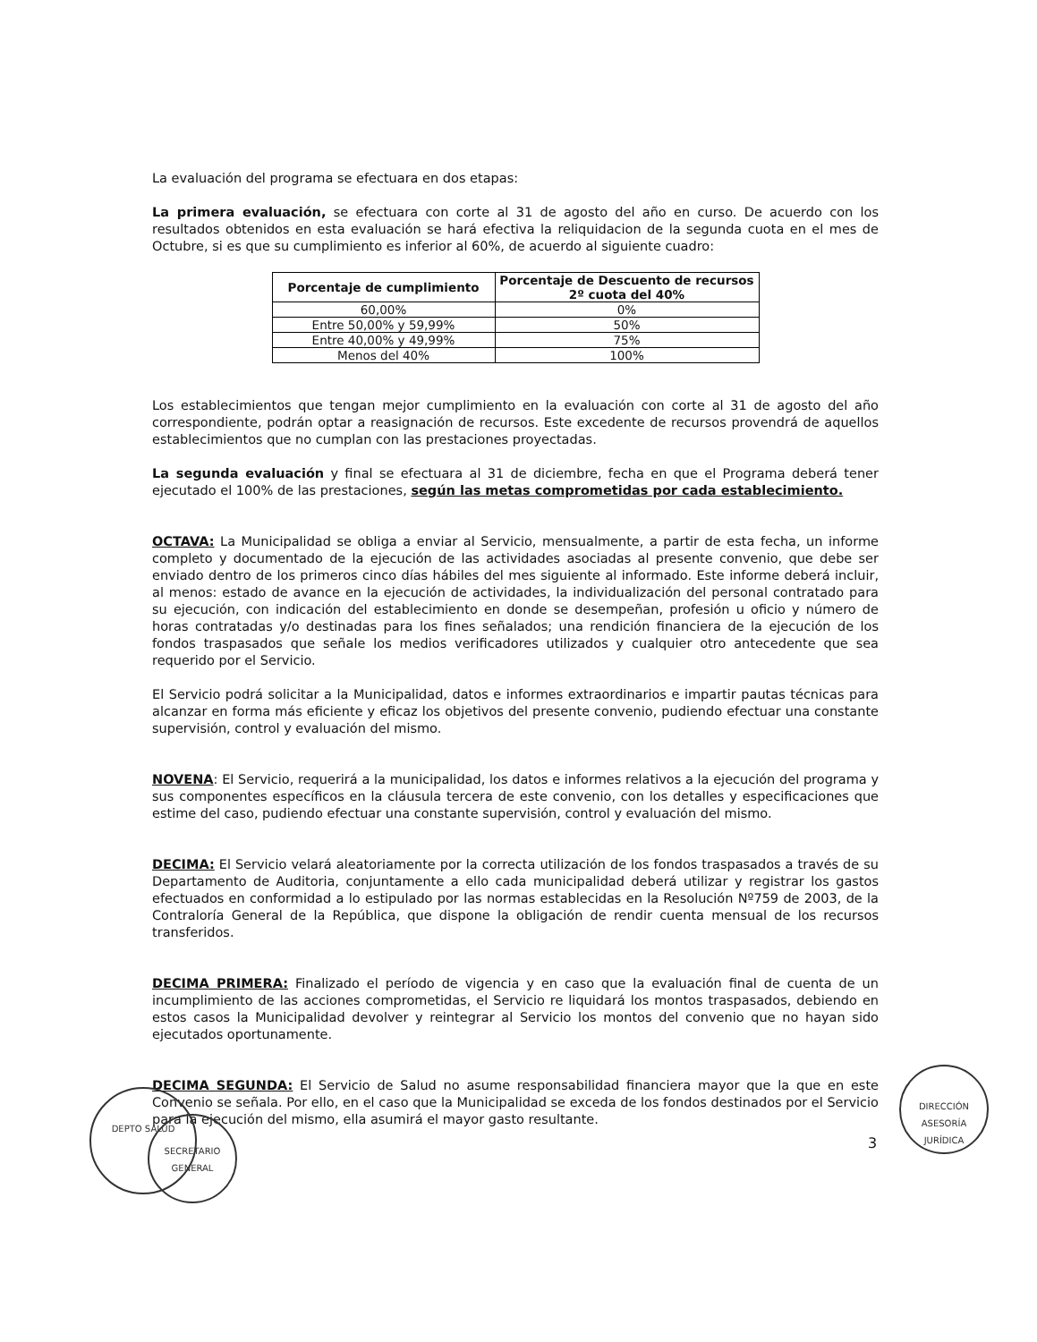La evaluación del programa se efectuara en dos etapas:
La primera evaluación, se efectuara con corte al 31 de agosto del año en curso. De acuerdo con los resultados obtenidos en esta evaluación se hará efectiva la reliquidacion de la segunda cuota en el mes de Octubre, si es que su cumplimiento es inferior al 60%, de acuerdo al siguiente cuadro:
| Porcentaje de cumplimiento | Porcentaje de Descuento de recursos 2º cuota del 40% |
| --- | --- |
| 60,00% | 0% |
| Entre 50,00% y 59,99% | 50% |
| Entre 40,00% y 49,99% | 75% |
| Menos del 40% | 100% |
Los establecimientos que tengan mejor cumplimiento en la evaluación con corte al 31 de agosto del año correspondiente, podrán optar a reasignación de recursos. Este excedente de recursos provendrá de aquellos establecimientos que no cumplan con las prestaciones proyectadas.
La segunda evaluación y final se efectuara al 31 de diciembre, fecha en que el Programa deberá tener ejecutado el 100% de las prestaciones, según las metas comprometidas por cada establecimiento.
OCTAVA: La Municipalidad se obliga a enviar al Servicio, mensualmente, a partir de esta fecha, un informe completo y documentado de la ejecución de las actividades asociadas al presente convenio, que debe ser enviado dentro de los primeros cinco días hábiles del mes siguiente al informado. Este informe deberá incluir, al menos: estado de avance en la ejecución de actividades, la individualización del personal contratado para su ejecución, con indicación del establecimiento en donde se desempeñan, profesión u oficio y número de horas contratadas y/o destinadas para los fines señalados; una rendición financiera de la ejecución de los fondos traspasados que señale los medios verificadores utilizados y cualquier otro antecedente que sea requerido por el Servicio.
El Servicio podrá solicitar a la Municipalidad, datos e informes extraordinarios e impartir pautas técnicas para alcanzar en forma más eficiente y eficaz los objetivos del presente convenio, pudiendo efectuar una constante supervisión, control y evaluación del mismo.
NOVENA: El Servicio, requerirá a la municipalidad, los datos e informes relativos a la ejecución del programa y sus componentes específicos en la cláusula tercera de este convenio, con los detalles y especificaciones que estime del caso, pudiendo efectuar una constante supervisión, control y evaluación del mismo.
DECIMA: El Servicio velará aleatoriamente por la correcta utilización de los fondos traspasados a través de su Departamento de Auditoria, conjuntamente a ello cada municipalidad deberá utilizar y registrar los gastos efectuados en conformidad a lo estipulado por las normas establecidas en la Resolución Nº759 de 2003, de la Contraloría General de la República, que dispone la obligación de rendir cuenta mensual de los recursos transferidos.
DECIMA PRIMERA: Finalizado el período de vigencia y en caso que la evaluación final de cuenta de un incumplimiento de las acciones comprometidas, el Servicio re liquidará los montos traspasados, debiendo en estos casos la Municipalidad devolver y reintegrar al Servicio los montos del convenio que no hayan sido ejecutados oportunamente.
DECIMA SEGUNDA: El Servicio de Salud no asume responsabilidad financiera mayor que la que en este Convenio se señala. Por ello, en el caso que la Municipalidad se exceda de los fondos destinados por el Servicio para la ejecución del mismo, ella asumirá el mayor gasto resultante.
DEPTO SALUD
SECRETARIO GENERAL
DIRECCIÓN ASESORÍA JURÍDICA
3